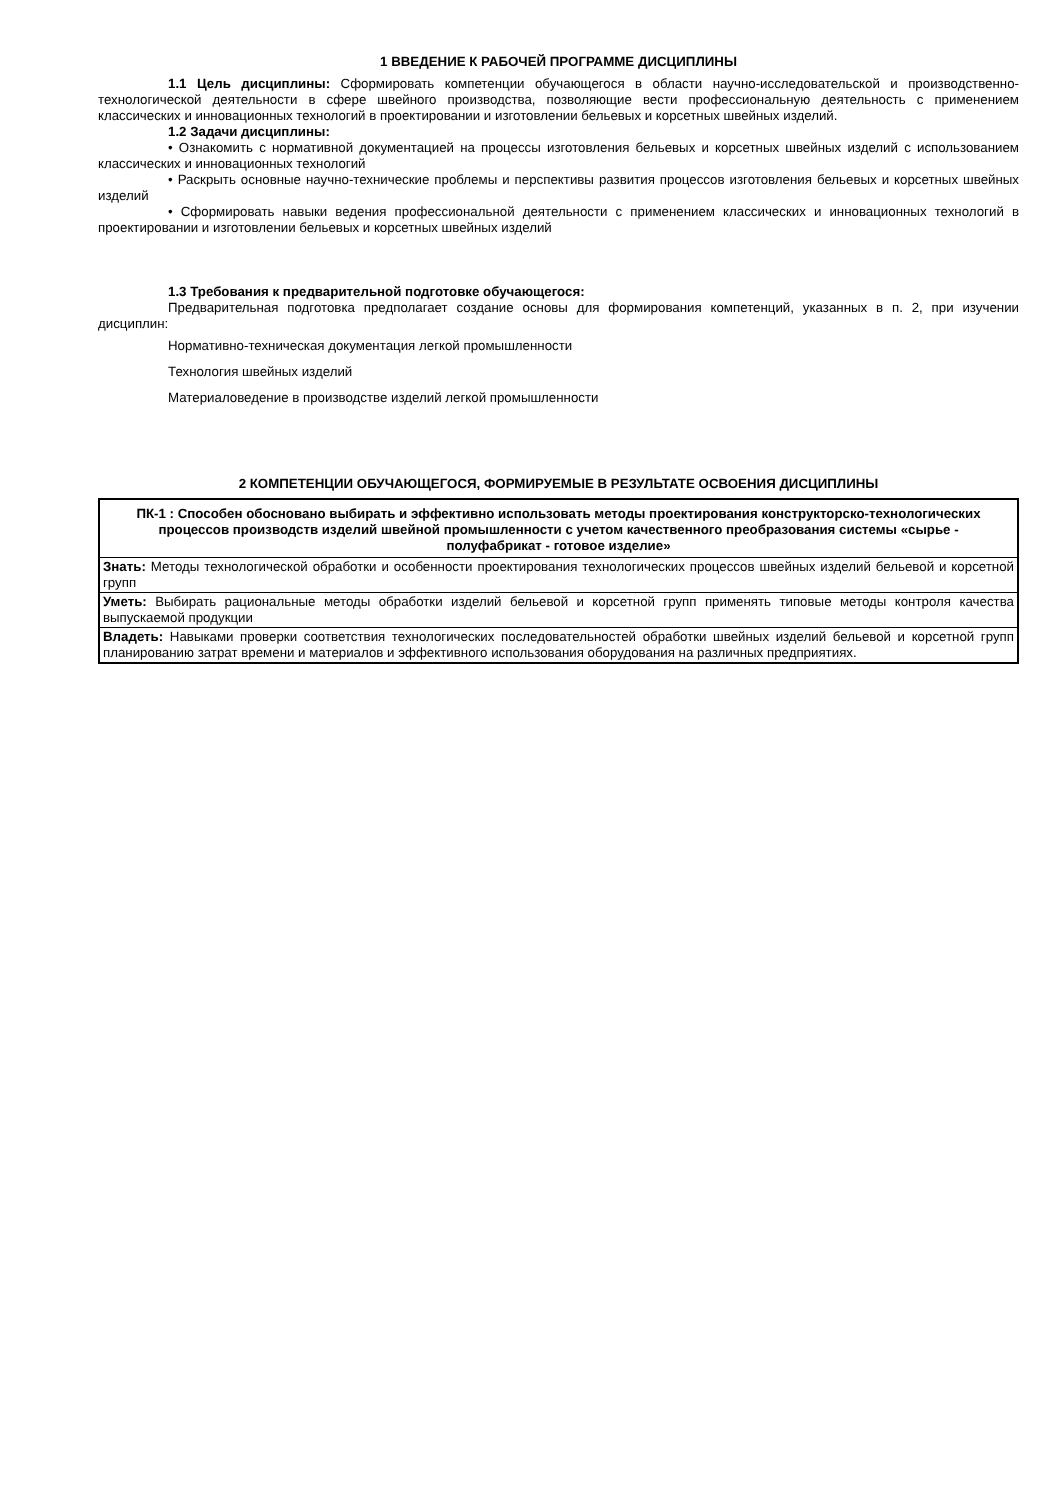1 ВВЕДЕНИЕ К РАБОЧЕЙ ПРОГРАММЕ ДИСЦИПЛИНЫ
1.1 Цель дисциплины: Сформировать компетенции обучающегося в области научно-исследовательской и производственно-технологической деятельности в сфере швейного производства, позволяющие вести профессиональную деятельность с применением классических и инновационных технологий в проектировании и изготовлении бельевых и корсетных швейных изделий.
1.2 Задачи дисциплины:
• Ознакомить с нормативной документацией на процессы изготовления бельевых и корсетных швейных изделий с использованием классических и инновационных технологий
• Раскрыть основные научно-технические проблемы и перспективы развития процессов изготовления бельевых и корсетных швейных изделий
• Сформировать навыки ведения профессиональной деятельности с применением классических и инновационных технологий в проектировании и изготовлении бельевых и корсетных швейных изделий
1.3 Требования к предварительной подготовке обучающегося:
Предварительная подготовка предполагает создание основы для формирования компетенций, указанных в п. 2, при изучении дисциплин:
Нормативно-техническая документация легкой промышленности
Технология швейных изделий
Материаловедение в производстве изделий легкой промышленности
2 КОМПЕТЕНЦИИ ОБУЧАЮЩЕГОСЯ, ФОРМИРУЕМЫЕ В РЕЗУЛЬТАТЕ ОСВОЕНИЯ ДИСЦИПЛИНЫ
| ПК-1 : Способен обосновано выбирать и эффективно использовать методы проектирования конструкторско-технологических процессов производств изделий швейной промышленности с учетом качественного преобразования системы «сырье - полуфабрикат - готовое изделие» |
| Знать: Методы технологической обработки и особенности проектирования технологических процессов швейных изделий бельевой и корсетной групп |
| Уметь: Выбирать рациональные методы обработки изделий бельевой и корсетной групп применять типовые методы контроля качества выпускаемой продукции |
| Владеть: Навыками проверки соответствия технологических последовательностей обработки швейных изделий бельевой и корсетной групп планированию затрат времени и материалов и эффективного использования оборудования на различных предприятиях. |